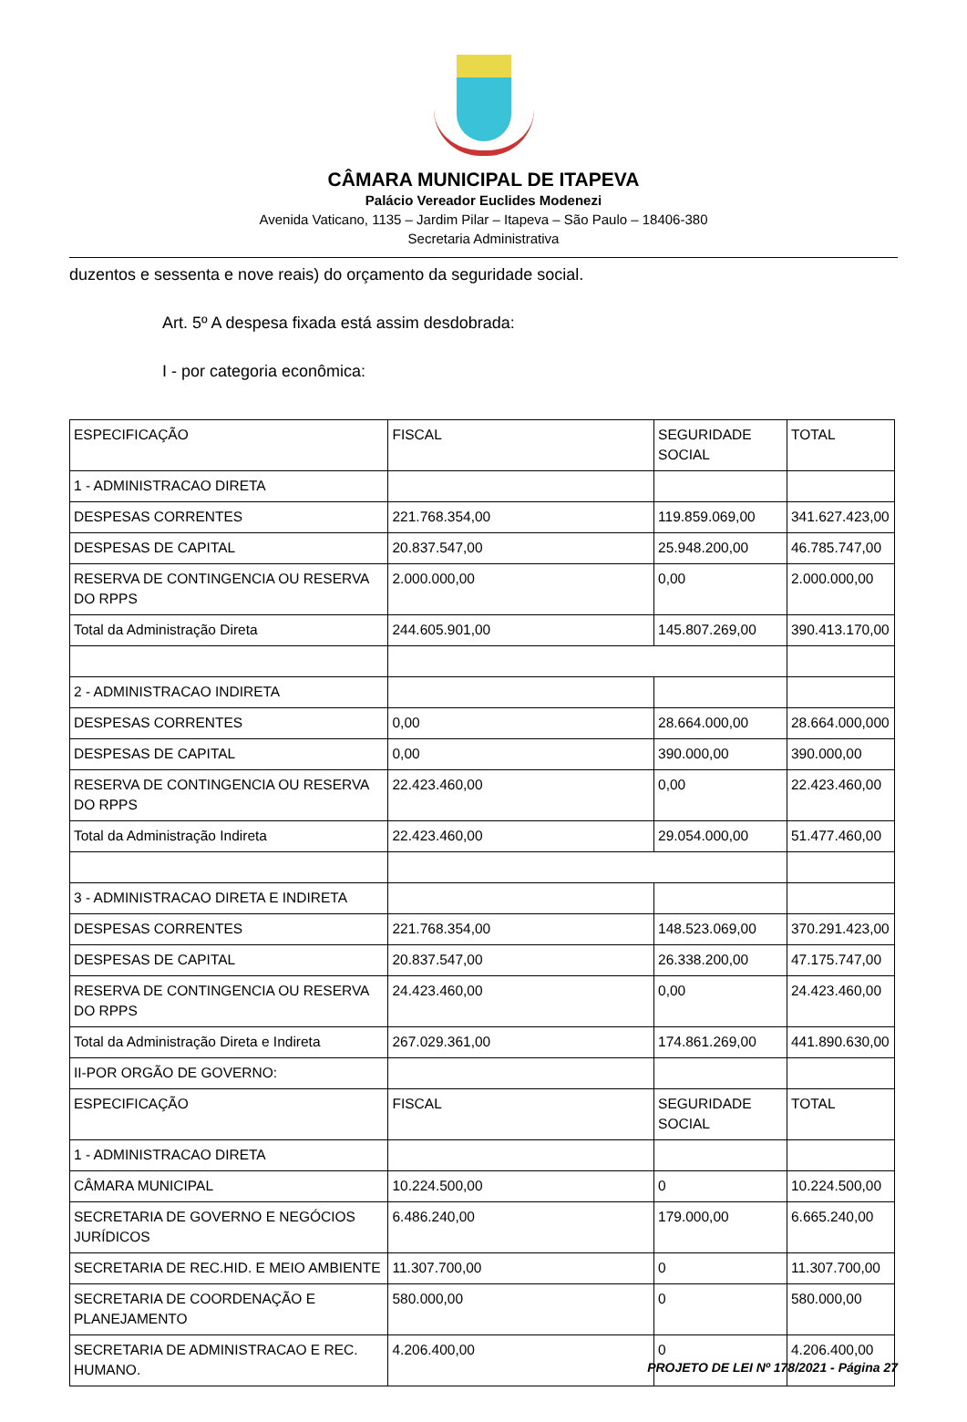CÂMARA MUNICIPAL DE ITAPEVA
Palácio Vereador Euclides Modenezi
Avenida Vaticano, 1135 – Jardim Pilar – Itapeva – São Paulo – 18406-380
Secretaria Administrativa
duzentos e sessenta e nove reais) do orçamento da seguridade social.
Art. 5º A despesa fixada está assim desdobrada:
I - por categoria econômica:
| ESPECIFICAÇÃO | FISCAL | SEGURIDADE SOCIAL | TOTAL |
| 1 - ADMINISTRACAO DIRETA | | | |
| DESPESAS CORRENTES | 221.768.354,00 | 119.859.069,00 | 341.627.423,00 |
| DESPESAS DE CAPITAL | 20.837.547,00 | 25.948.200,00 | 46.785.747,00 |
| RESERVA DE CONTINGENCIA OU RESERVA DO RPPS | 2.000.000,00 | 0,00 | 2.000.000,00 |
| Total da Administração Direta | 244.605.901,00 | 145.807.269,00 | 390.413.170,00 |
| 2 - ADMINISTRACAO INDIRETA | | | |
| DESPESAS CORRENTES | 0,00 | 28.664.000,00 | 28.664.000,000 |
| DESPESAS DE CAPITAL | 0,00 | 390.000,00 | 390.000,00 |
| RESERVA DE CONTINGENCIA OU RESERVA DO RPPS | 22.423.460,00 | 0,00 | 22.423.460,00 |
| Total da Administração Indireta | 22.423.460,00 | 29.054.000,00 | 51.477.460,00 |
| 3 - ADMINISTRACAO DIRETA E INDIRETA | | | |
| DESPESAS CORRENTES | 221.768.354,00 | 148.523.069,00 | 370.291.423,00 |
| DESPESAS DE CAPITAL | 20.837.547,00 | 26.338.200,00 | 47.175.747,00 |
| RESERVA DE CONTINGENCIA OU RESERVA DO RPPS | 24.423.460,00 | 0,00 | 24.423.460,00 |
| Total da Administração Direta e Indireta | 267.029.361,00 | 174.861.269,00 | 441.890.630,00 |
| II-POR ORGÃO DE GOVERNO: | | | |
| ESPECIFICAÇÃO | FISCAL | SEGURIDADE SOCIAL | TOTAL |
| 1 - ADMINISTRACAO DIRETA | | | |
| CÂMARA MUNICIPAL | 10.224.500,00 | 0 | 10.224.500,00 |
| SECRETARIA DE GOVERNO E NEGÓCIOS JURÍDICOS | 6.486.240,00 | 179.000,00 | 6.665.240,00 |
| SECRETARIA DE REC.HID. E MEIO AMBIENTE | 11.307.700,00 | 0 | 11.307.700,00 |
| SECRETARIA DE COORDENAÇÃO E PLANEJAMENTO | 580.000,00 | 0 | 580.000,00 |
| SECRETARIA DE ADMINISTRACAO E REC. HUMANO. | 4.206.400,00 | 0 | 4.206.400,00 |
PROJETO DE LEI Nº 178/2021 - Página 27